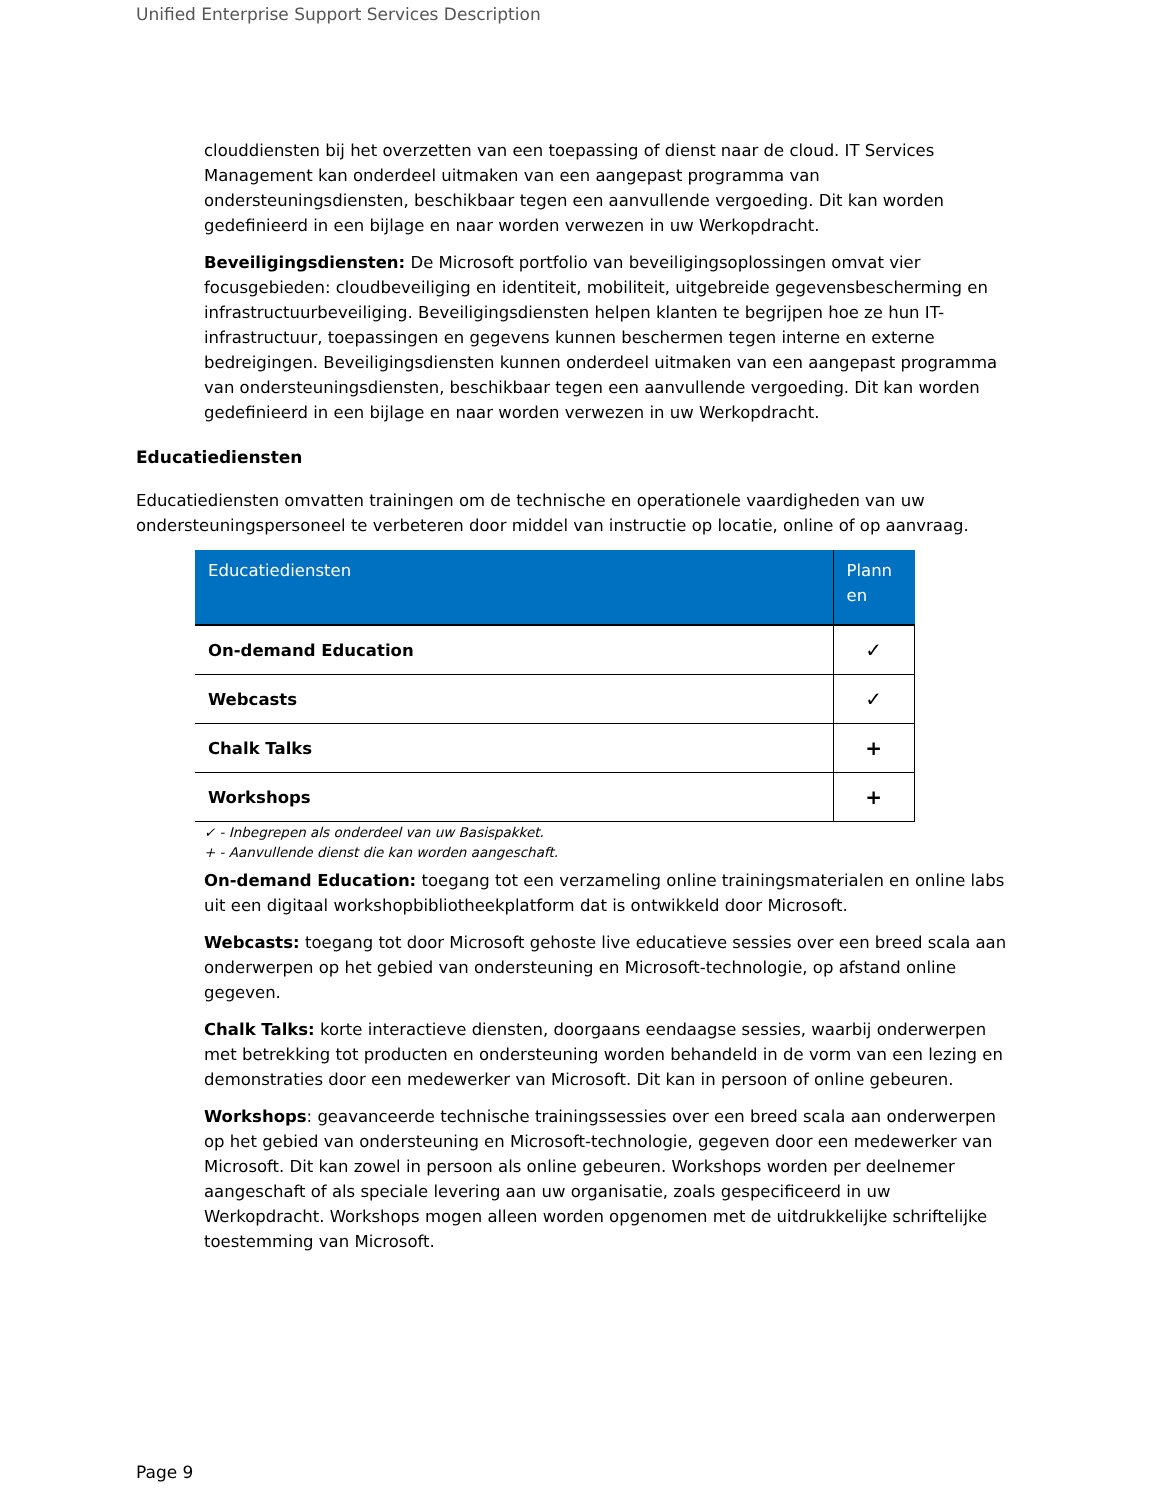Unified Enterprise Support Services Description
clouddiensten bij het overzetten van een toepassing of dienst naar de cloud. IT Services Management kan onderdeel uitmaken van een aangepast programma van ondersteuningsdiensten, beschikbaar tegen een aanvullende vergoeding. Dit kan worden gedefinieerd in een bijlage en naar worden verwezen in uw Werkopdracht.
Beveiligingsdiensten: De Microsoft portfolio van beveiligingsoplossingen omvat vier focusgebieden: cloudbeveiliging en identiteit, mobiliteit, uitgebreide gegevensbescherming en infrastructuurbeveiliging. Beveiligingsdiensten helpen klanten te begrijpen hoe ze hun IT-infrastructuur, toepassingen en gegevens kunnen beschermen tegen interne en externe bedreigingen. Beveiligingsdiensten kunnen onderdeel uitmaken van een aangepast programma van ondersteuningsdiensten, beschikbaar tegen een aanvullende vergoeding. Dit kan worden gedefinieerd in een bijlage en naar worden verwezen in uw Werkopdracht.
Educatiediensten
Educatiediensten omvatten trainingen om de technische en operationele vaardigheden van uw ondersteuningspersoneel te verbeteren door middel van instructie op locatie, online of op aanvraag.
| Educatiediensten | Plann en |
| --- | --- |
| On-demand Education | ✓ |
| Webcasts | ✓ |
| Chalk Talks | + |
| Workshops | + |
✓ - Inbegrepen als onderdeel van uw Basispakket.
+ - Aanvullende dienst die kan worden aangeschaft.
On-demand Education: toegang tot een verzameling online trainingsmaterialen en online labs uit een digitaal workshopbibliotheekplatform dat is ontwikkeld door Microsoft.
Webcasts: toegang tot door Microsoft gehoste live educatieve sessies over een breed scala aan onderwerpen op het gebied van ondersteuning en Microsoft-technologie, op afstand online gegeven.
Chalk Talks: korte interactieve diensten, doorgaans eendaagse sessies, waarbij onderwerpen met betrekking tot producten en ondersteuning worden behandeld in de vorm van een lezing en demonstraties door een medewerker van Microsoft. Dit kan in persoon of online gebeuren.
Workshops: geavanceerde technische trainingssessies over een breed scala aan onderwerpen op het gebied van ondersteuning en Microsoft-technologie, gegeven door een medewerker van Microsoft. Dit kan zowel in persoon als online gebeuren. Workshops worden per deelnemer aangeschaft of als speciale levering aan uw organisatie, zoals gespecificeerd in uw Werkopdracht. Workshops mogen alleen worden opgenomen met de uitdrukkelijke schriftelijke toestemming van Microsoft.
Page 9